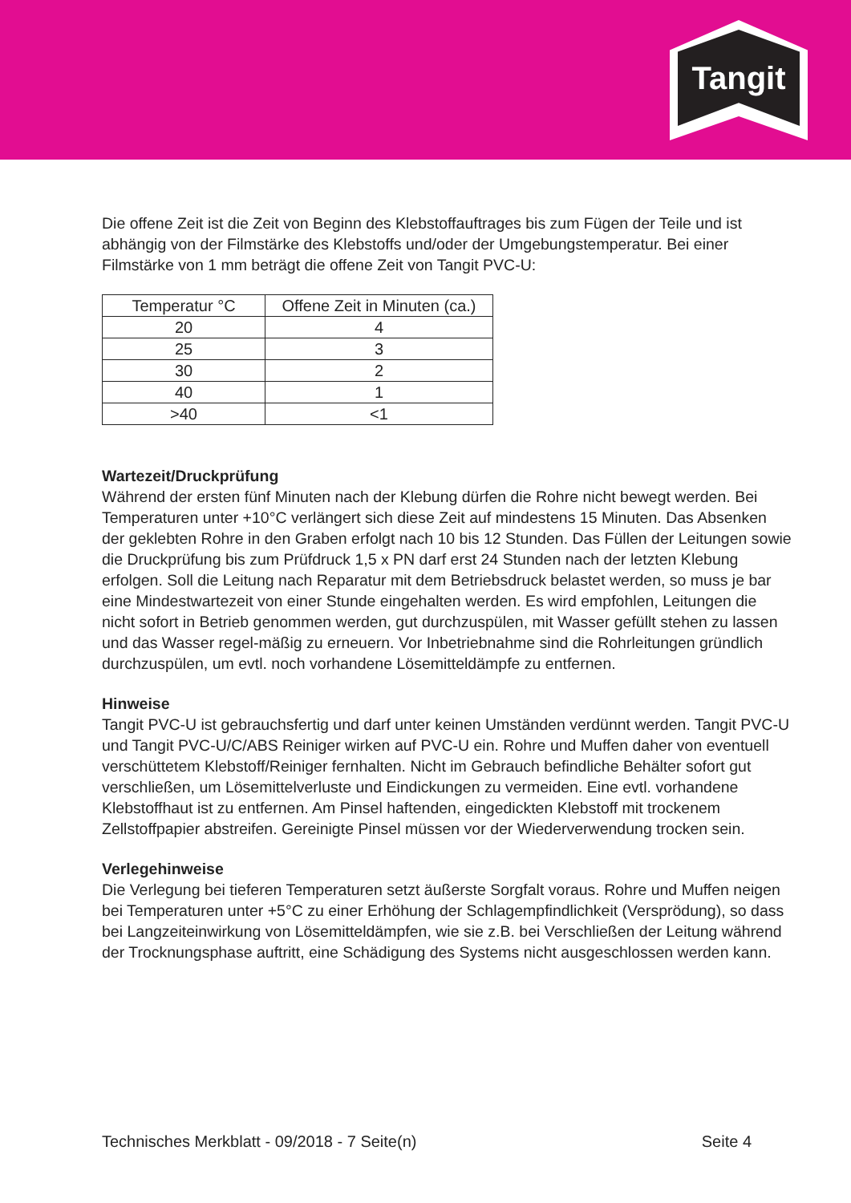Tangit
Die offene Zeit ist die Zeit von Beginn des Klebstoffauftrages bis zum Fügen der Teile und ist abhängig von der Filmstärke des Klebstoffs und/oder der Umgebungstemperatur. Bei einer Filmstärke von 1 mm beträgt die offene Zeit von Tangit PVC-U:
| Temperatur °C | Offene Zeit in Minuten (ca.) |
| --- | --- |
| 20 | 4 |
| 25 | 3 |
| 30 | 2 |
| 40 | 1 |
| >40 | <1 |
Wartezeit/Druckprüfung
Während der ersten fünf Minuten nach der Klebung dürfen die Rohre nicht bewegt werden. Bei Temperaturen unter +10°C verlängert sich diese Zeit auf mindestens 15 Minuten. Das Absenken der geklebten Rohre in den Graben erfolgt nach 10 bis 12 Stunden. Das Füllen der Leitungen sowie die Druckprüfung bis zum Prüfdruck 1,5 x PN darf erst 24 Stunden nach der letzten Klebung erfolgen. Soll die Leitung nach Reparatur mit dem Betriebsdruck belastet werden, so muss je bar eine Mindestwartezeit von einer Stunde eingehalten werden. Es wird empfohlen, Leitungen die nicht sofort in Betrieb genommen werden, gut durchzuspülen, mit Wasser gefüllt stehen zu lassen und das Wasser regel-mäßig zu erneuern. Vor Inbetriebnahme sind die Rohrleitungen gründlich durchzuspülen, um evtl. noch vorhandene Lösemitteldämpfe zu entfernen.
Hinweise
Tangit PVC-U ist gebrauchsfertig und darf unter keinen Umständen verdünnt werden. Tangit PVC-U und Tangit PVC-U/C/ABS Reiniger wirken auf PVC-U ein. Rohre und Muffen daher von eventuell verschüttetem Klebstoff/Reiniger fernhalten. Nicht im Gebrauch befindliche Behälter sofort gut verschließen, um Lösemittelverluste und Eindickungen zu vermeiden. Eine evtl. vorhandene Klebstoffhaut ist zu entfernen. Am Pinsel haftenden, eingedickten Klebstoff mit trockenem Zellstoffpapier abstreifen. Gereinigte Pinsel müssen vor der Wiederverwendung trocken sein.
Verlegehinweise
Die Verlegung bei tieferen Temperaturen setzt äußerste Sorgfalt voraus. Rohre und Muffen neigen bei Temperaturen unter +5°C zu einer Erhöhung der Schlagempfindlichkeit (Versprödung), so dass bei Langzeiteinwirkung von Lösemitteldämpfen, wie sie z.B. bei Verschließen der Leitung während der Trocknungsphase auftritt, eine Schädigung des Systems nicht ausgeschlossen werden kann.
Technisches Merkblatt - 09/2018 - 7 Seite(n) Seite 4